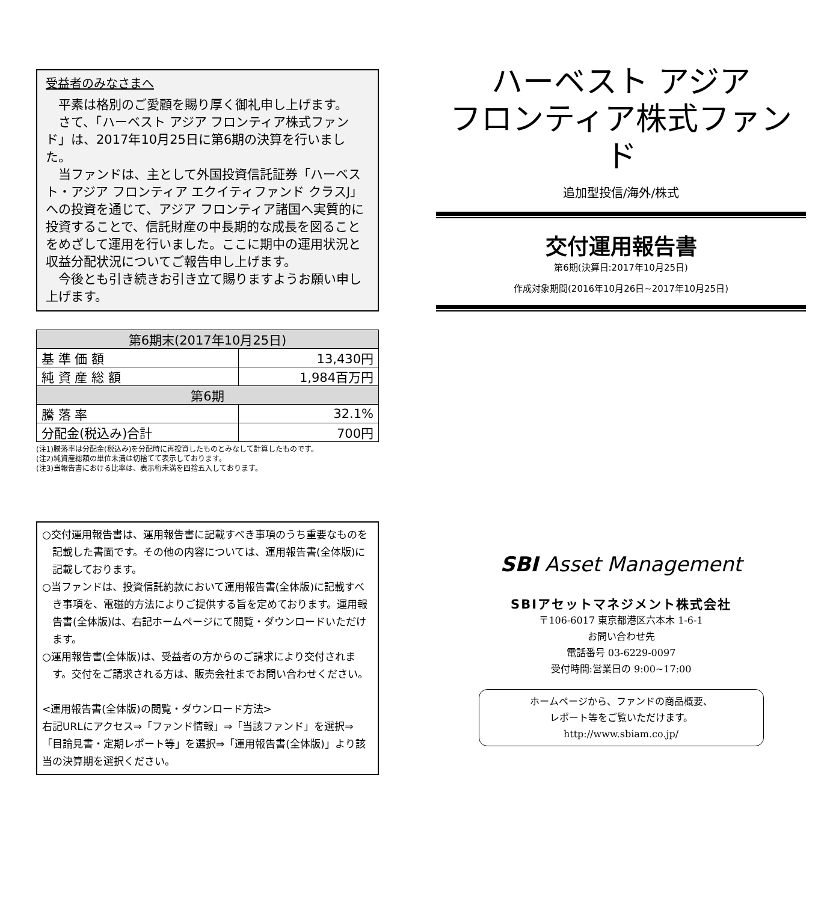受益者のみなさまへ
平素は格別のご愛顧を賜り厚く御礼申し上げます。
さて、「ハーベスト アジア フロンティア株式ファンド」は、2017年10月25日に第6期の決算を行いました。
当ファンドは、主として外国投資信託証券「ハーベスト・アジア フロンティア エクイティファンド クラスJ」への投資を通じて、アジア フロンティア諸国へ実質的に投資することで、信託財産の中長期的な成長を図ることをめざして運用を行いました。ここに期中の運用状況と収益分配状況についてご報告申し上げます。
今後とも引き続きお引き立て賜りますようお願い申し上げます。
| 第6期末(2017年10月25日) | |
| --- | --- |
| 基 準 価 額 | 13,430円 |
| 純 資 産 総 額 | 1,984百万円 |
| 第6期 | |
| 騰 落 率 | 32.1% |
| 分配金(税込み)合計 | 700円 |
(注1)騰落率は分配金(税込み)を分配時に再投資したものとみなして計算したものです。
(注2)純資産総額の単位未満は切捨てて表示しております。
(注3)当報告書における比率は、表示桁未満を四捨五入しております。
○交付運用報告書は、運用報告書に記載すべき事項のうち重要なものを記載した書面です。その他の内容については、運用報告書(全体版)に記載しております。
○当ファンドは、投資信託約款において運用報告書(全体版)に記載すべき事項を、電磁的方法によりご提供する旨を定めております。運用報告書(全体版)は、右記ホームページにて閲覧・ダウンロードいただけます。
○運用報告書(全体版)は、受益者の方からのご請求により交付されます。交付をご請求される方は、販売会社までお問い合わせください。
<運用報告書(全体版)の閲覧・ダウンロード方法>
右記URLにアクセス⇒「ファンド情報」⇒「当該ファンド」を選択⇒「目論見書・定期レポート等」を選択⇒「運用報告書(全体版)」より該当の決算期を選択ください。
ハーベスト アジア
フロンティア株式ファンド
追加型投信/海外/株式
交付運用報告書
第6期(決算日:2017年10月25日)
作成対象期間(2016年10月26日~2017年10月25日)
SBI Asset Management
SBIアセットマネジメント株式会社
〒106-6017 東京都港区六本木 1-6-1
お問い合わせ先
電話番号 03-6229-0097
受付時間:営業日の 9:00~17:00
ホームページから、ファンドの商品概要、
レポート等をご覧いただけます。
http://www.sbiam.co.jp/